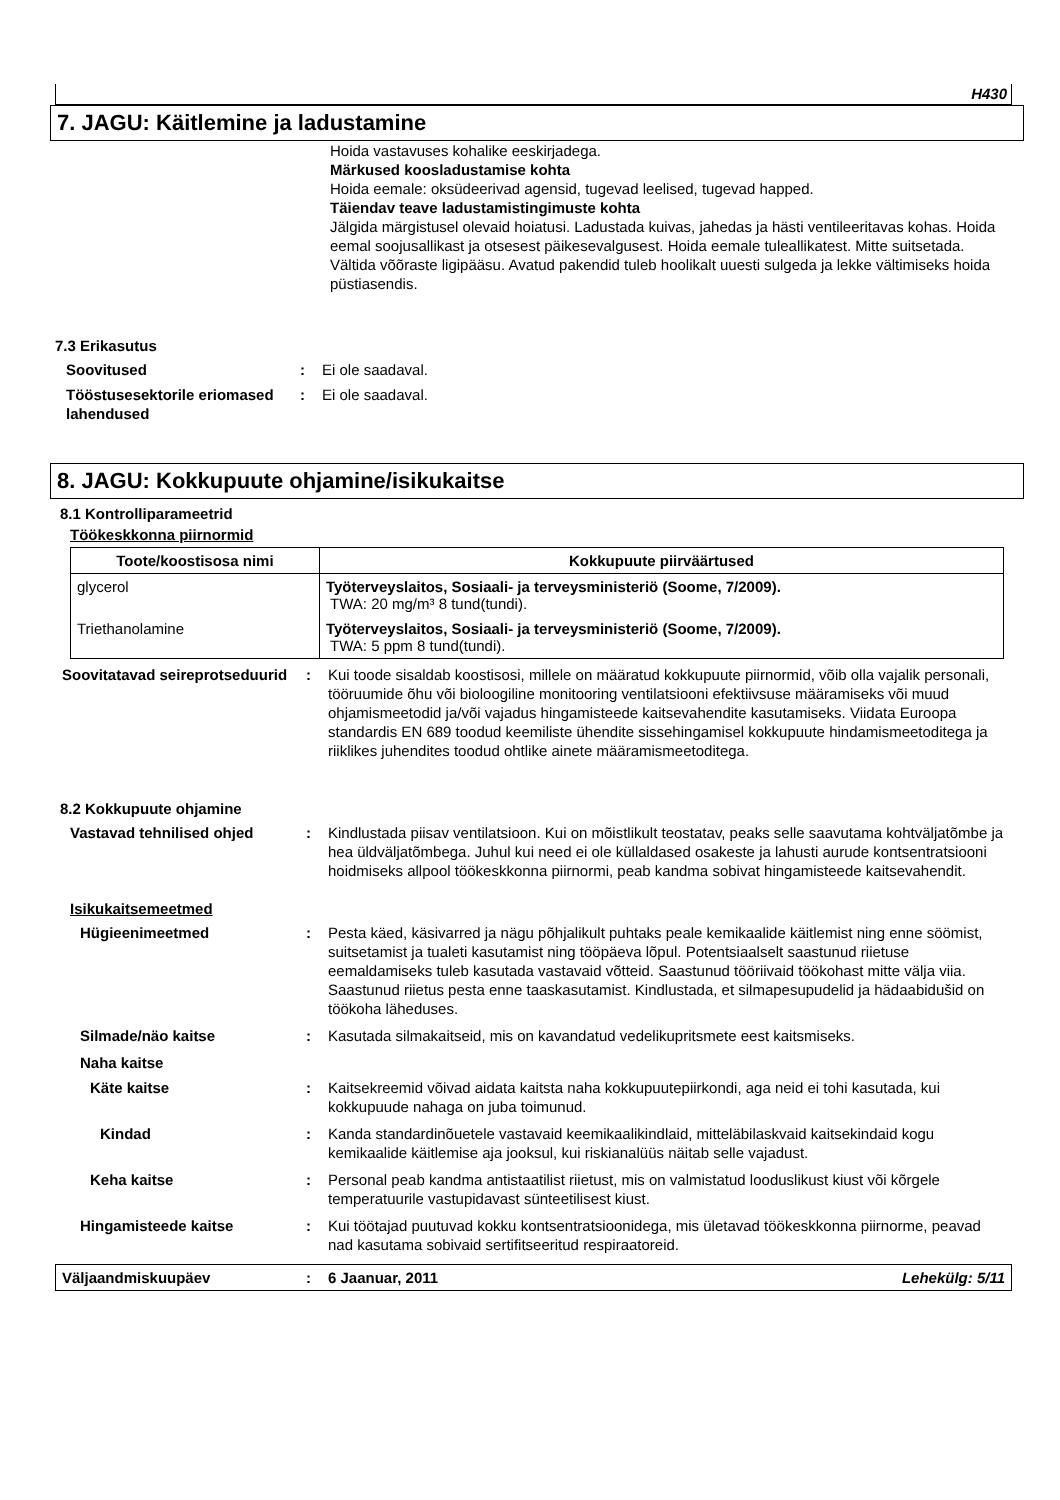H430
7. JAGU: Käitlemine ja ladustamine
Hoida vastavuses kohalike eeskirjadega.
Märkused koosladustamise kohta
Hoida eemale: oksüdeerivad agensid, tugevad leelised, tugevad happed.
Täiendav teave ladustamistingimuste kohta
Jälgida märgistusel olevaid hoiatusi. Ladustada kuivas, jahedas ja hästi ventileeritavas kohas. Hoida eemal soojusallikast ja otsesest päikesevalgusest. Hoida eemale tuleallikatest. Mitte suitsetada. Vältida võõraste ligipääsu. Avatud pakendid tuleb hoolikalt uuesti sulgeda ja lekke vältimiseks hoida püstiasendis.
7.3 Erikasutus
Soovitused : Ei ole saadaval.
Tööstusesektorile eriomased lahendused
: Ei ole saadaval.
8. JAGU: Kokkupuute ohjamine/isikukaitse
8.1 Kontrolliparameetrid
Töökeskkonna piirnormid
| Toote/koostisosa nimi | Kokkupuute piirväärtused |
| --- | --- |
| glycerol | Työterveyslaitos, Sosiaali- ja terveysministeriö (Soome, 7/2009). TWA: 20 mg/m³ 8 tund(tundi). |
| Triethanolamine | Työterveyslaitos, Sosiaali- ja terveysministeriö (Soome, 7/2009). TWA: 5 ppm 8 tund(tundi). |
Soovitatavad seireprotseduurid
: Kui toode sisaldab koostisosi, millele on määratud kokkupuute piirnormid, võib olla vajalik personali, tööruumide õhu või bioloogiline monitooring ventilatsiooni efektiivsuse määramiseks või muud ohjamismeetodid ja/või vajadus hingamisteede kaitsevahendite kasutamiseks. Viidata Euroopa standardis EN 689 toodud keemiliste ühendite sissehingamisel kokkupuute hindamismeetoditega ja riiklikes juhendites toodud ohtlike ainete määramismeetoditega.
8.2 Kokkupuute ohjamine
Vastavad tehnilised ohjed : Kindlustada piisav ventilatsioon. Kui on mõistlikult teostatav, peaks selle saavutama kohtväljatõmbe ja hea üldväljatõmbega. Juhul kui need ei ole küllaldased osakeste ja lahusti aurude kontsentratsiooni hoidmiseks allpool töökeskkonna piirnormi, peab kandma sobivat hingamisteede kaitsevahendit.
Isikukaitsemeetmed
Hügieenimeetmed : Pesta käed, käsivarred ja nägu põhjalikult puhtaks peale kemikaalide käitlemist ning enne söömist, suitsetamist ja tualeti kasutamist ning tööpäeva lõpul. Potentsiaalselt saastunud riietuse eemaldamiseks tuleb kasutada vastavaid võtteid. Saastunud tööriivaid töökohast mitte välja viia. Saastunud riietus pesta enne taaskasutamist. Kindlustada, et silmapesupudelid ja hädaabidušid on töökoha läheduses.
Silmade/näo kaitse : Kasutada silmakaitseid, mis on kavandatud vedelikupritsmete eest kaitsmiseks.
Naha kaitse
Käte kaitse : Kaitsekreemid võivad aidata kaitsta naha kokkupuutepiirkondi, aga neid ei tohi kasutada, kui kokkupuude nahaga on juba toimunud.
Kindad : Kanda standardinõuetele vastavaid keemikaalikindlaid, mitteläbilaskvaid kaitsekindaid kogu kemikaalide käitlemise aja jooksul, kui riskianalüüs näitab selle vajadust.
Keha kaitse : Personal peab kandma antistaatilist riietust, mis on valmistatud looduslikust kiust või kõrgele temperatuurile vastupidavast sünteetilisest kiust.
Hingamisteede kaitse : Kui töötajad puutuvad kokku kontsentratsioonidega, mis ületavad töökeskkonna piirnorme, peavad nad kasutama sobivaid sertifitseeritud respiraatoreid.
Väljaandmiskuupäev : 6 Jaanuar, 2011 Lehekülg: 5/11